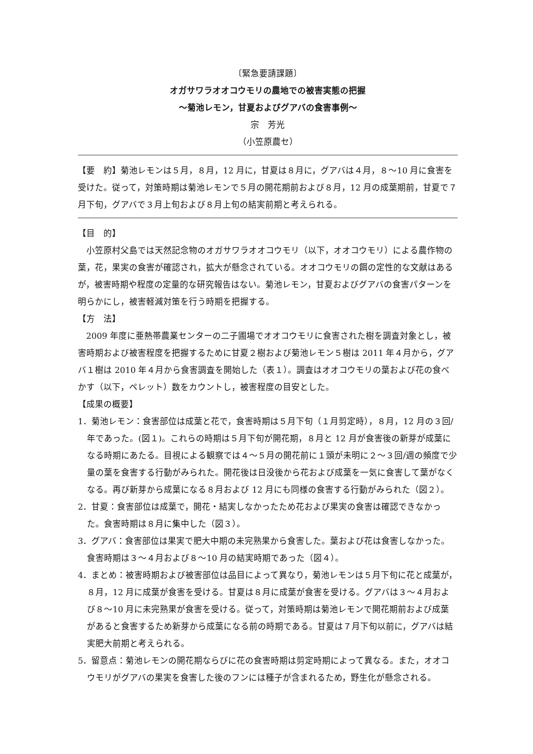〔緊急要請課題〕
オガサワラオオコウモリの農地での被害実態の把握
～菊池レモン，甘夏およびグアバの食害事例～
宗　芳光
（小笠原農セ）
【要　約】菊池レモンは５月，８月，12 月に，甘夏は８月に，グアバは４月，８～10 月に食害を受けた。従って，対策時期は菊池レモンで５月の開花期前および８月，12 月の成葉期前，甘夏で７月下旬，グアバで３月上旬および８月上旬の結実前期と考えられる。
【目　的】
小笠原村父島では天然記念物のオガサワラオオコウモリ（以下，オオコウモリ）による農作物の葉，花，果実の食害が確認され，拡大が懸念されている。オオコウモリの餌の定性的な文献はあるが，被害時期や程度の定量的な研究報告はない。菊池レモン，甘夏およびグアバの食害パターンを明らかにし，被害軽減対策を行う時期を把握する。
【方　法】
2009 年度に亜熱帯農業センターの二子圃場でオオコウモリに食害された樹を調査対象とし，被害時期および被害程度を把握するために甘夏２樹および菊池レモン５樹は 2011 年４月から，グアバ１樹は 2010 年４月から食害調査を開始した（表１）。調査はオオコウモリの葉および花の食べかす（以下，ペレット）数をカウントし，被害程度の目安とした。
【成果の概要】
1．菊池レモン：食害部位は成葉と花で，食害時期は５月下旬（１月剪定時），８月，12 月の３回/年であった。(図１)。これらの時期は５月下旬が開花期，８月と 12 月が食害後の新芽が成葉になる時期にあたる。目視による観察では４～５月の開花前に１頭が未明に２～３回/週の頻度で少量の葉を食害する行動がみられた。開花後は日没後から花および成葉を一気に食害して葉がなくなる。再び新芽から成葉になる８月および 12 月にも同様の食害する行動がみられた（図２）。
2．甘夏：食害部位は成葉で，開花・結実しなかったため花および果実の食害は確認できなかった。食害時期は８月に集中した（図３）。
3．グアバ：食害部位は果実で肥大中期の未完熟果から食害した。葉および花は食害しなかった。食害時期は３～４月および８～10 月の結実時期であった（図４）。
4．まとめ：被害時期および被害部位は品目によって異なり，菊池レモンは５月下旬に花と成葉が，８月，12 月に成葉が食害を受ける。甘夏は８月に成葉が食害を受ける。グアバは３～４月および８～10 月に未完熟果が食害を受ける。従って，対策時期は菊池レモンで開花期前および成葉があると食害するため新芽から成葉になる前の時期である。甘夏は７月下旬以前に，グアバは結実肥大前期と考えられる。
5．留意点：菊池レモンの開花期ならびに花の食害時期は剪定時期によって異なる。また，オオコウモリがグアバの果実を食害した後のフンには種子が含まれるため，野生化が懸念される。